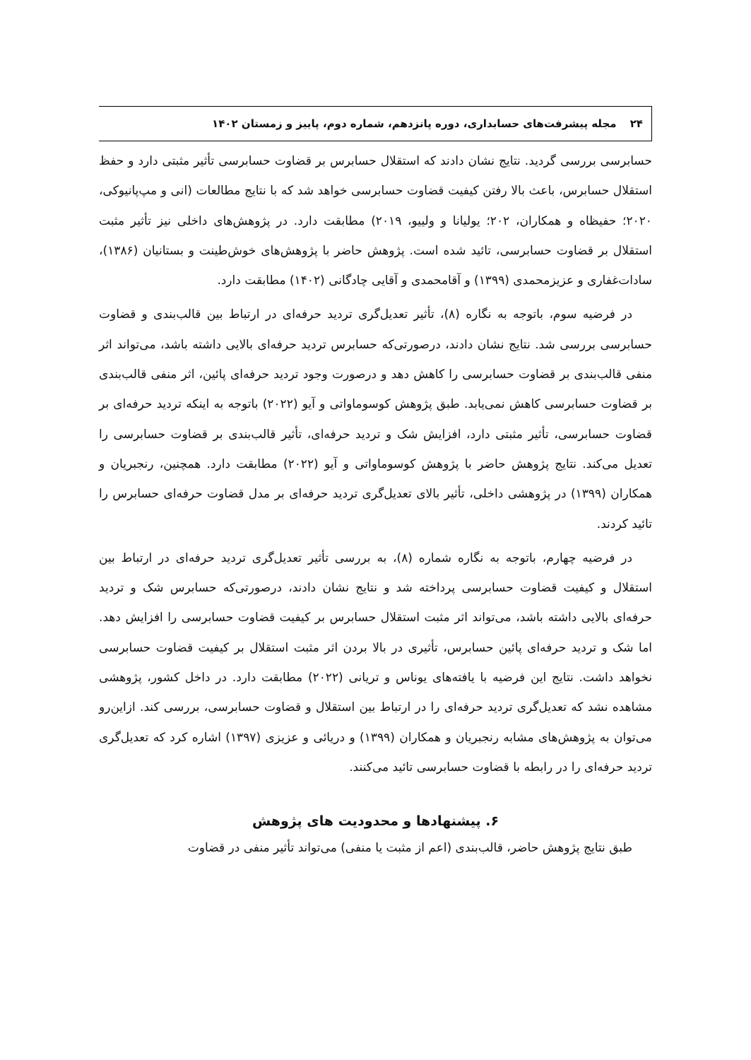۲۴ مجله پیشرفت‌های حسابداری، دوره پانزدهم، شماره دوم، پاییز و زمستان ۱۴۰۲
حسابرسی بررسی گردید. نتایج نشان دادند که استقلال حسابرس بر قضاوت حسابرسی تأثیر مثبتی دارد و حفظ استقلال حسابرس، باعث بالا رفتن کیفیت قضاوت حسابرسی خواهد شد که با نتایج مطالعات (انی و مپ‌پانیوکی، ۲۰۲۰؛ حفیظاه و همکاران، ۲۰۲؛ یولیانا و ولییو، ۲۰۱۹) مطابقت دارد. در پژوهش‌های داخلی نیز تأثیر مثبت استقلال بر قضاوت حسابرسی، تائید شده است. پژوهش حاضر با پژوهش‌های خوش‌طینت و بستانیان (۱۳۸۶)، سادات‌غفاری و عزیزمحمدی (۱۳۹۹) و آقامحمدی و آقایی چادگانی (۱۴۰۲) مطابقت دارد.
در فرضیه سوم، باتوجه به نگاره (۸)، تأثیر تعدیل‌گری تردید حرفه‌ای در ارتباط بین قالب‌بندی و قضاوت حسابرسی بررسی شد. نتایج نشان دادند، درصورتی‌که حسابرس تردید حرفه‌ای بالایی داشته باشد، می‌تواند اثر منفی قالب‌بندی بر قضاوت حسابرسی را کاهش دهد و درصورت وجود تردید حرفه‌ای پائین، اثر منفی قالب‌بندی بر قضاوت حسابرسی کاهش نمی‌یابد. طبق پژوهش کوسوماواتی و آیو (۲۰۲۲) باتوجه به اینکه تردید حرفه‌ای بر قضاوت حسابرسی، تأثیر مثبتی دارد، افزایش شک و تردید حرفه‌ای، تأثیر قالب‌بندی بر قضاوت حسابرسی را تعدیل می‌کند. نتایج پژوهش حاضر با پژوهش کوسوماواتی و آیو (۲۰۲۲) مطابقت دارد. همچنین، رنجبریان و همکاران (۱۳۹۹) در پژوهشی داخلی، تأثیر بالای تعدیل‌گری تردید حرفه‌ای بر مدل قضاوت حرفه‌ای حسابرس را تائید کردند.
در فرضیه چهارم، باتوجه به نگاره شماره (۸)، به بررسی تأثیر تعدیل‌گری تردید حرفه‌ای در ارتباط بین استقلال و کیفیت قضاوت حسابرسی پرداخته شد و نتایج نشان دادند، درصورتی‌که حسابرس شک و تردید حرفه‌ای بالایی داشته باشد، می‌تواند اثر مثبت استقلال حسابرس بر کیفیت قضاوت حسابرسی را افزایش دهد. اما شک و تردید حرفه‌ای پائین حسابرس، تأثیری در بالا بردن اثر مثبت استقلال بر کیفیت قضاوت حسابرسی نخواهد داشت. نتایج این فرضیه با یافته‌های یوناس و تریانی (۲۰۲۲) مطابقت دارد. در داخل کشور، پژوهشی مشاهده نشد که تعدیل‌گری تردید حرفه‌ای را در ارتباط بین استقلال و قضاوت حسابرسی، بررسی کند. ازاین‌رو می‌توان به پژوهش‌های مشابه رنجبریان و همکاران (۱۳۹۹) و دریائی و عزیزی (۱۳۹۷) اشاره کرد که تعدیل‌گری تردید حرفه‌ای را در رابطه با قضاوت حسابرسی تائید می‌کنند.
۶. پیشنهادها و محدودیت های پژوهش
طبق نتایج پژوهش حاضر، قالب‌بندی (اعم از مثبت یا منفی) می‌تواند تأثیر منفی در قضاوت